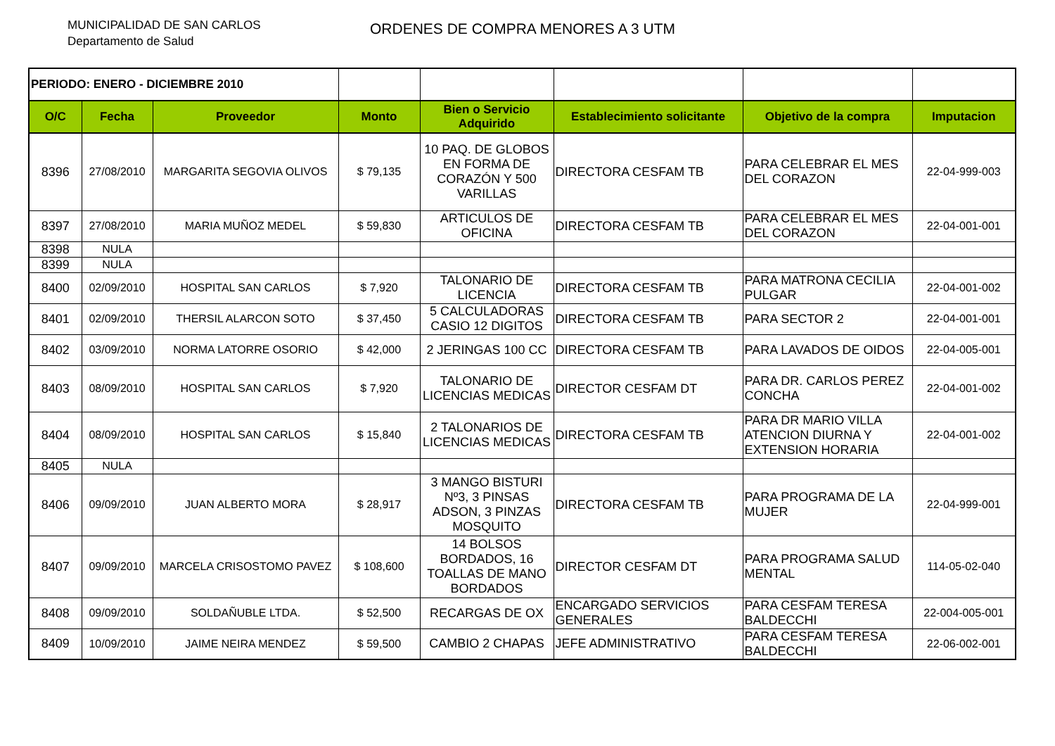MUNICIPALIDAD DE SAN CARLOS
Departamento de Salud
ORDENES DE COMPRA MENORES A 3 UTM
| PERIODO: ENERO - DICIEMBRE 2010 | | | | | | | |
| O/C | Fecha | Proveedor | Monto | Bien o Servicio Adquirido | Establecimiento solicitante | Objetivo de la compra | Imputacion |
| 8396 | 27/08/2010 | MARGARITA SEGOVIA OLIVOS | $ 79,135 | 10 PAQ. DE GLOBOS EN FORMA DE CORAZÓN Y 500 VARILLAS | DIRECTORA CESFAM TB | PARA CELEBRAR EL MES DEL CORAZON | 22-04-999-003 |
| 8397 | 27/08/2010 | MARIA MUÑOZ MEDEL | $ 59,830 | ARTICULOS DE OFICINA | DIRECTORA CESFAM TB | PARA CELEBRAR EL MES DEL CORAZON | 22-04-001-001 |
| 8398 | NULA | | | | | | |
| 8399 | NULA | | | | | | |
| 8400 | 02/09/2010 | HOSPITAL SAN CARLOS | $ 7,920 | TALONARIO DE LICENCIA | DIRECTORA CESFAM TB | PARA MATRONA CECILIA PULGAR | 22-04-001-002 |
| 8401 | 02/09/2010 | THERSIL ALARCON SOTO | $ 37,450 | 5 CALCULADORAS CASIO 12 DIGITOS | DIRECTORA CESFAM TB | PARA SECTOR 2 | 22-04-001-001 |
| 8402 | 03/09/2010 | NORMA LATORRE OSORIO | $ 42,000 | 2 JERINGAS 100 CC | DIRECTORA CESFAM TB | PARA LAVADOS DE OIDOS | 22-04-005-001 |
| 8403 | 08/09/2010 | HOSPITAL SAN CARLOS | $ 7,920 | TALONARIO DE LICENCIAS MEDICAS | DIRECTOR CESFAM DT | PARA DR. CARLOS PEREZ CONCHA | 22-04-001-002 |
| 8404 | 08/09/2010 | HOSPITAL SAN CARLOS | $ 15,840 | 2 TALONARIOS DE LICENCIAS MEDICAS | DIRECTORA CESFAM TB | PARA DR MARIO VILLA ATENCION DIURNA Y EXTENSION HORARIA | 22-04-001-002 |
| 8405 | NULA | | | | | | |
| 8406 | 09/09/2010 | JUAN ALBERTO MORA | $ 28,917 | 3 MANGO BISTURI Nº3, 3 PINSAS ADSON, 3 PINZAS MOSQUITO | DIRECTORA CESFAM TB | PARA PROGRAMA DE LA MUJER | 22-04-999-001 |
| 8407 | 09/09/2010 | MARCELA CRISOSTOMO PAVEZ | $ 108,600 | 14 BOLSOS BORDADOS, 16 TOALLAS DE MANO BORDADOS | DIRECTOR CESFAM DT | PARA PROGRAMA SALUD MENTAL | 114-05-02-040 |
| 8408 | 09/09/2010 | SOLDAÑUBLE LTDA. | $ 52,500 | RECARGAS DE OX | ENCARGADO SERVICIOS GENERALES | PARA CESFAM TERESA BALDECCHI | 22-004-005-001 |
| 8409 | 10/09/2010 | JAIME NEIRA MENDEZ | $ 59,500 | CAMBIO 2 CHAPAS | JEFE ADMINISTRATIVO | PARA CESFAM TERESA BALDECCHI | 22-06-002-001 |